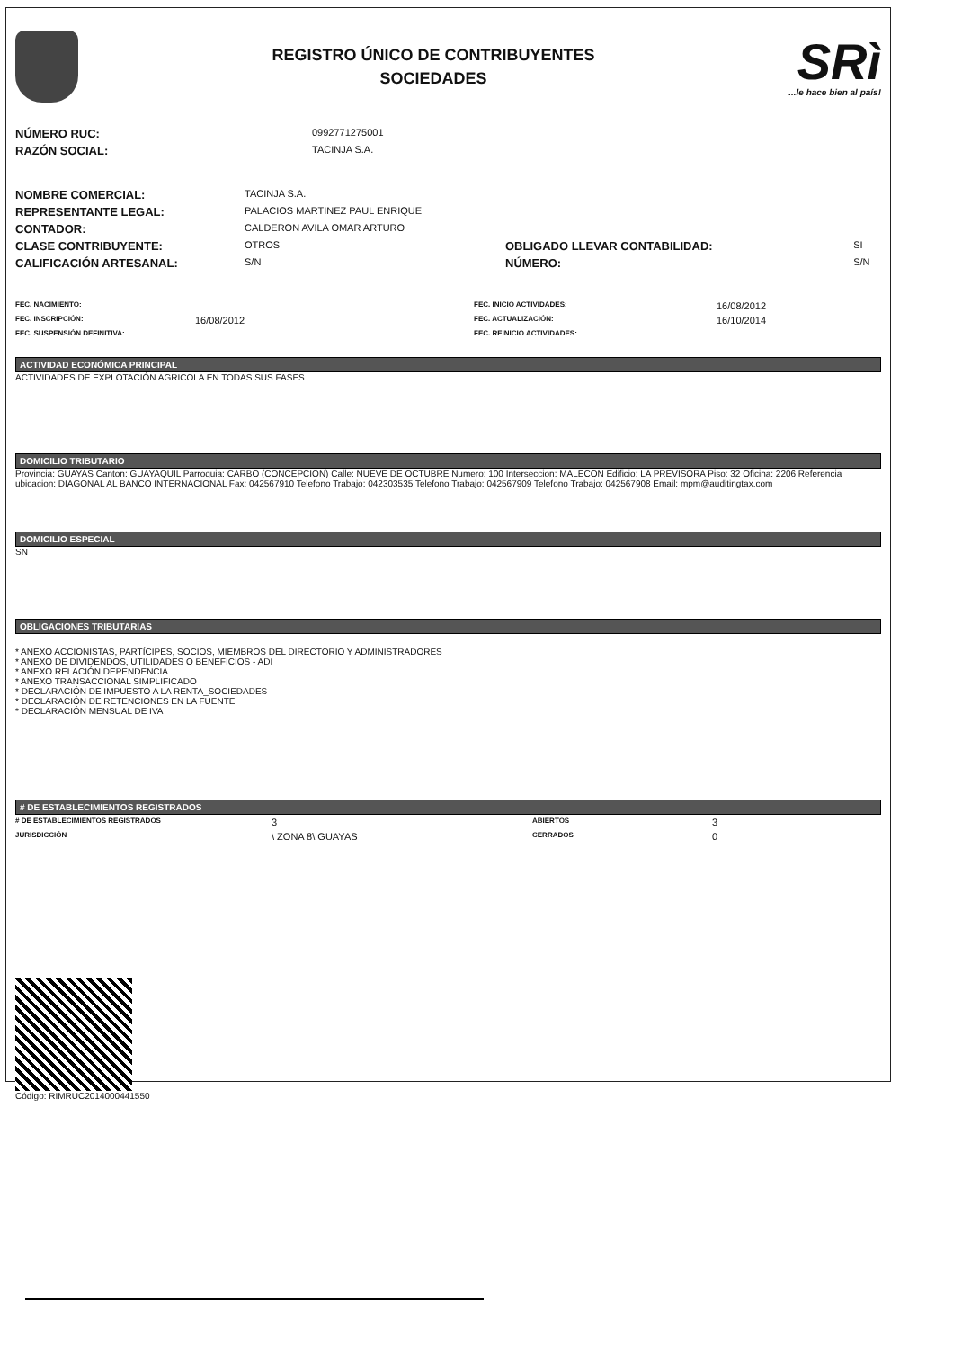REGISTRO ÚNICO DE CONTRIBUYENTES
SOCIEDADES
SRì
...le hace bien al país!
| NÚMERO RUC: | 0992771275001 |
| RAZÓN SOCIAL: | TACINJA S.A. |
| NOMBRE COMERCIAL: | TACINJA S.A. | | |
| REPRESENTANTE LEGAL: | PALACIOS MARTINEZ PAUL ENRIQUE | | |
| CONTADOR: | CALDERON AVILA OMAR ARTURO | | |
| CLASE CONTRIBUYENTE: | OTROS | OBLIGADO LLEVAR CONTABILIDAD: | SI |
| CALIFICACIÓN ARTESANAL: | S/N | NÚMERO: | S/N |
| FEC. NACIMIENTO: | | FEC. INICIO ACTIVIDADES: | 16/08/2012 |
| FEC. INSCRIPCIÓN: | 16/08/2012 | FEC. ACTUALIZACIÓN: | 16/10/2014 |
| FEC. SUSPENSIÓN DEFINITIVA: | | FEC. REINICIO ACTIVIDADES: | |
ACTIVIDAD ECONÓMICA PRINCIPAL
ACTIVIDADES DE EXPLOTACIÓN AGRICOLA EN TODAS SUS FASES
DOMICILIO TRIBUTARIO
Provincia: GUAYAS Canton: GUAYAQUIL Parroquia: CARBO (CONCEPCION) Calle: NUEVE DE OCTUBRE Numero: 100 Interseccion: MALECON Edificio: LA PREVISORA Piso: 32 Oficina: 2206 Referencia ubicacion: DIAGONAL AL BANCO INTERNACIONAL Fax: 042567910 Telefono Trabajo: 042303535 Telefono Trabajo: 042567909 Telefono Trabajo: 042567908 Email: mpm@auditingtax.com
DOMICILIO ESPECIAL
SN
OBLIGACIONES TRIBUTARIAS
* ANEXO ACCIONISTAS, PARTÍCIPES, SOCIOS, MIEMBROS DEL DIRECTORIO Y ADMINISTRADORES
* ANEXO DE DIVIDENDOS, UTILIDADES O BENEFICIOS - ADI
* ANEXO RELACIÓN DEPENDENCIA
* ANEXO TRANSACCIONAL SIMPLIFICADO
* DECLARACIÓN DE IMPUESTO A LA RENTA_SOCIEDADES
* DECLARACIÓN DE RETENCIONES EN LA FUENTE
* DECLARACIÓN MENSUAL DE IVA
# DE ESTABLECIMIENTOS REGISTRADOS
| # DE ESTABLECIMIENTOS REGISTRADOS | 3 | ABIERTOS | 3 |
| JURISDICCIÓN | \ ZONA 8\ GUAYAS | CERRADOS | 0 |
Código: RIMRUC2014000441550